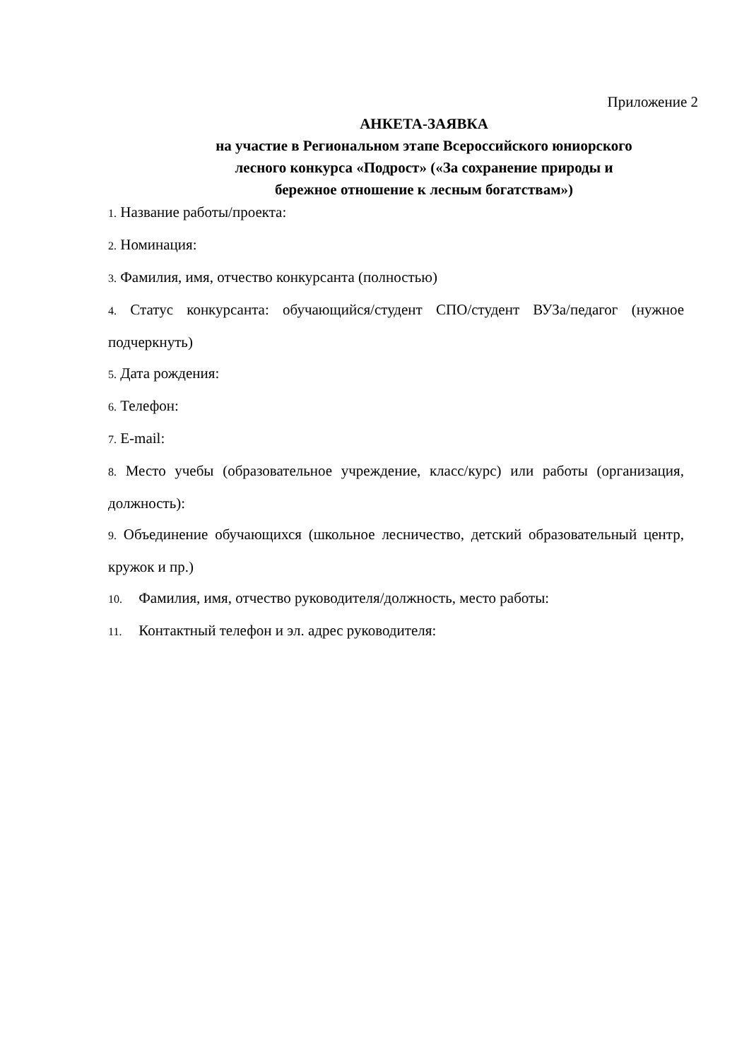Приложение 2
АНКЕТА-ЗАЯВКА
на участие в Региональном этапе Всероссийского юниорского
лесного конкурса «Подрост» («За сохранение природы и
бережное отношение к лесным богатствам»)
1. Название работы/проекта:
2. Номинация:
3. Фамилия, имя, отчество конкурсанта (полностью)
4. Статус конкурсанта: обучающийся/студент СПО/студент ВУЗа/педагог (нужное подчеркнуть)
5. Дата рождения:
6. Телефон:
7. E-mail:
8. Место учебы (образовательное учреждение, класс/курс) или работы (организация, должность):
9. Объединение обучающихся (школьное лесничество, детский образовательный центр, кружок и пр.)
10. Фамилия, имя, отчество руководителя/должность, место работы:
11. Контактный телефон и эл. адрес руководителя: